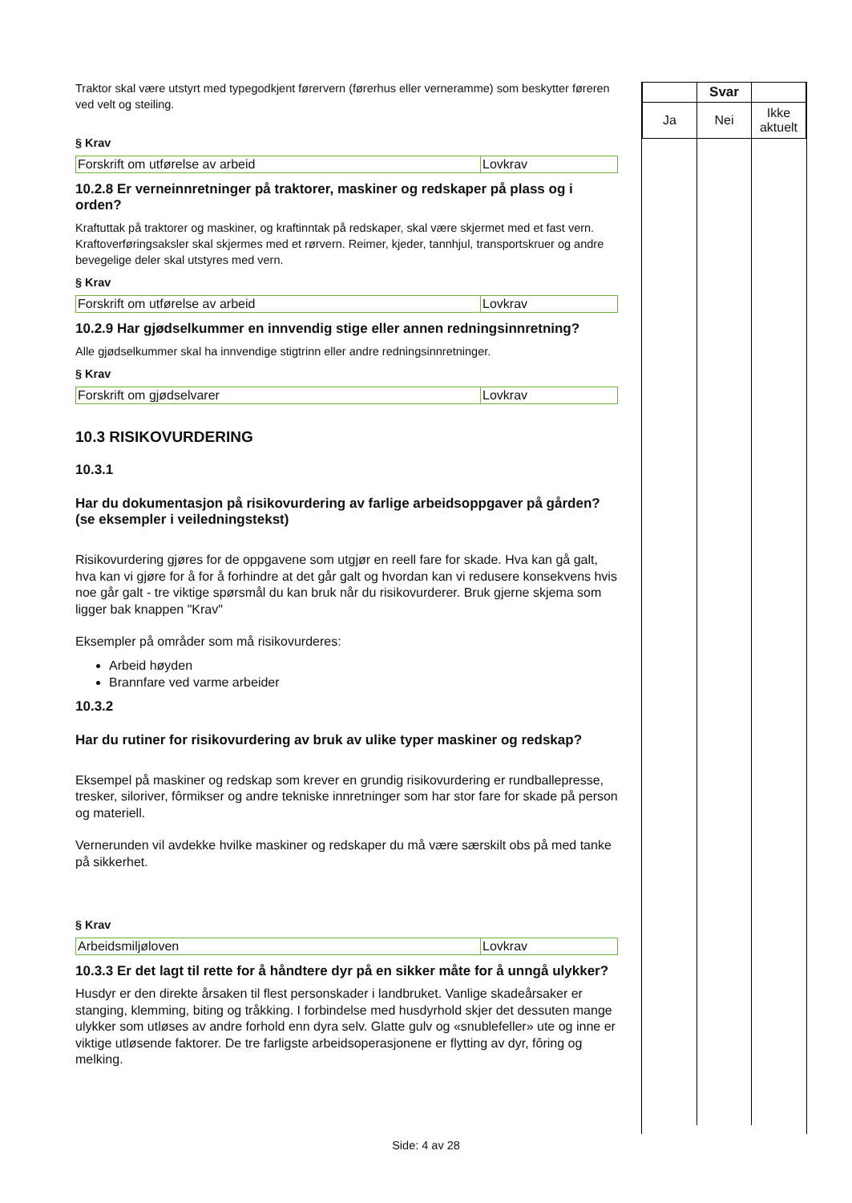Traktor skal være utstyrt med typegodkjent førervern (førerhus eller verneramme) som beskytter føreren ved velt og steiling.
§ Krav
| Forskrift om utførelse av arbeid | Lovkrav |
10.2.8 Er verneinnretninger på traktorer, maskiner og redskaper på plass og i orden?
Kraftuttak på traktorer og maskiner, og kraftinntak på redskaper, skal være skjermet med et fast vern. Kraftoverføringsaksler skal skjermes med et rørvern. Reimer, kjeder, tannhjul, transportskruer og andre bevegelige deler skal utstyres med vern.
§ Krav
| Forskrift om utførelse av arbeid | Lovkrav |
10.2.9 Har gjødselkummer en innvendig stige eller annen redningsinnretning?
Alle gjødselkummer skal ha innvendige stigtrinn eller andre redningsinnretninger.
§ Krav
| Forskrift om gjødselvarer | Lovkrav |
10.3 RISIKOVURDERING
10.3.1
Har du dokumentasjon på risikovurdering av farlige arbeidsoppgaver på gården? (se eksempler i veiledningstekst)
Risikovurdering gjøres for de oppgavene som utgjør en reell fare for skade. Hva kan gå galt, hva kan vi gjøre for å for å forhindre at det går galt og hvordan kan vi redusere konsekvens hvis noe går galt - tre viktige spørsmål du kan bruk når du risikovurderer. Bruk gjerne skjema som ligger bak knappen "Krav"
Eksempler på områder som må risikovurderes:
Arbeid høyden
Brannfare ved varme arbeider
10.3.2
Har du rutiner for risikovurdering av bruk av ulike typer maskiner og redskap?
Eksempel på maskiner og redskap som krever en grundig risikovurdering er rundballepresse, tresker, siloriver, fôrmikser og andre tekniske innretninger som har stor fare for skade på person og materiell.
Vernerunden vil avdekke hvilke maskiner og redskaper du må være særskilt obs på med tanke på sikkerhet.
§ Krav
| Arbeidsmiljøloven | Lovkrav |
10.3.3 Er det lagt til rette for å håndtere dyr på en sikker måte for å unngå ulykker?
Husdyr er den direkte årsaken til flest personskader i landbruket. Vanlige skadeårsaker er stanging, klemming, biting og tråkking. I forbindelse med husdyrhold skjer det dessuten mange ulykker som utløses av andre forhold enn dyra selv. Glatte gulv og «snublefeller» ute og inne er viktige utløsende faktorer. De tre farligste arbeidsoperasjonene er flytting av dyr, fôring og melking.
| | Svar | |
| Ja | Nei | Ikke aktuelt |
Side: 4 av 28